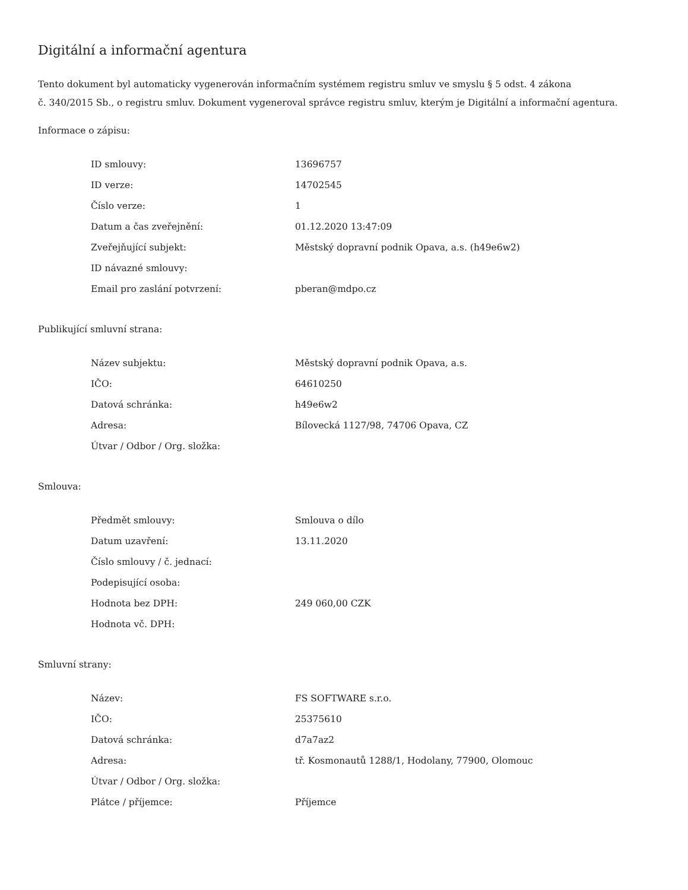Digitální a informační agentura
Tento dokument byl automaticky vygenerován informačním systémem registru smluv ve smyslu § 5 odst. 4 zákona
č. 340/2015 Sb., o registru smluv. Dokument vygeneroval správce registru smluv, kterým je Digitální a informační agentura.
Informace o zápisu:
| ID smlouvy: | 13696757 |
| ID verze: | 14702545 |
| Číslo verze: | 1 |
| Datum a čas zveřejnění: | 01.12.2020 13:47:09 |
| Zveřejňující subjekt: | Městský dopravní podnik Opava, a.s. (h49e6w2) |
| ID návazné smlouvy: | |
| Email pro zaslání potvrzení: | pberan@mdpo.cz |
Publikující smluvní strana:
| Název subjektu: | Městský dopravní podnik Opava, a.s. |
| IČO: | 64610250 |
| Datová schránka: | h49e6w2 |
| Adresa: | Bílovecká 1127/98, 74706 Opava, CZ |
| Útvar / Odbor / Org. složka: | |
Smlouva:
| Předmět smlouvy: | Smlouva o dílo |
| Datum uzavření: | 13.11.2020 |
| Číslo smlouvy / č. jednací: | |
| Podepisující osoba: | |
| Hodnota bez DPH: | 249 060,00 CZK |
| Hodnota vč. DPH: | |
Smluvní strany:
| Název: | FS SOFTWARE s.r.o. |
| IČO: | 25375610 |
| Datová schránka: | d7a7az2 |
| Adresa: | tř. Kosmonautů 1288/1, Hodolany, 77900, Olomouc |
| Útvar / Odbor / Org. složka: | |
| Plátce / příjemce: | Příjemce |